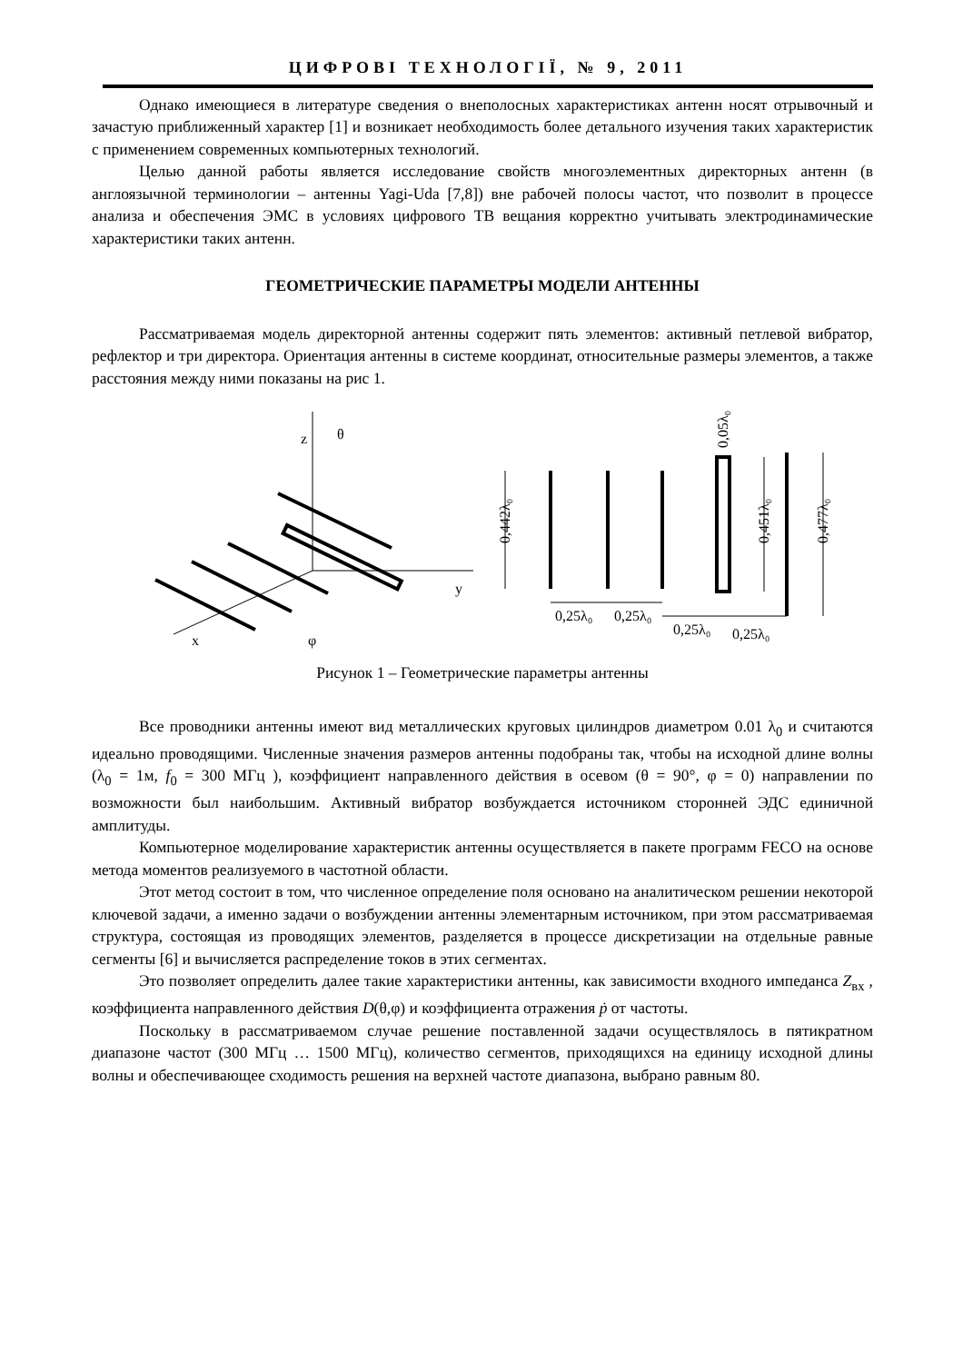ЦИФРОВІ ТЕХНОЛОГІЇ, № 9, 2011
Однако имеющиеся в литературе сведения о внеполосных характеристиках антенн носят отрывочный и зачастую приближенный характер [1] и возникает необходимость более детального изучения таких характеристик с применением современных компьютерных технологий.
Целью данной работы является исследование свойств многоэлементных директорных антенн (в англоязычной терминологии – антенны Yagi-Uda [7,8]) вне рабочей полосы частот, что позволит в процессе анализа и обеспечения ЭМС в условиях цифрового ТВ вещания корректно учитывать электродинамические характеристики таких антенн.
ГЕОМЕТРИЧЕСКИЕ ПАРАМЕТРЫ МОДЕЛИ АНТЕННЫ
Рассматриваемая модель директорной антенны содержит пять элементов: активный петлевой вибратор, рефлектор и три директора. Ориентация антенны в системе координат, относительные размеры элементов, а также расстояния между ними показаны на рис 1.
z
θ
y
x
φ
0,25λ₀
0,25λ₀
0,25λ₀
0,25λ₀
0,442λ₀
0,451λ₀
0,477λ₀
0,05λ₀
Рисунок 1 – Геометрические параметры антенны
Все проводники антенны имеют вид металлических круговых цилиндров диаметром 0.01 λ<sub>0</sub> и считаются идеально проводящими. Численные значения размеров антенны подобраны так, чтобы на исходной длине волны (λ<sub>0</sub> = 1м, f<sub>0</sub> = 300 МГц ), коэффициент направленного действия в осевом (θ = 90°, φ = 0) направлении по возможности был наибольшим. Активный вибратор возбуждается источником сторонней ЭДС единичной амплитуды.
Компьютерное моделирование характеристик антенны осуществляется в пакете программ FECO на основе метода моментов реализуемого в частотной области.
Этот метод состоит в том, что численное определение поля основано на аналитическом решении некоторой ключевой задачи, а именно задачи о возбуждении антенны элементарным источником, при этом рассматриваемая структура, состоящая из проводящих элементов, разделяется в процессе дискретизации на отдельные равные сегменты [6] и вычисляется распределение токов в этих сегментах.
Это позволяет определить далее такие характеристики антенны, как зависимости входного импеданса Z<sub>вх</sub> , коэффициента направленного действия D(θ,φ) и коэффициента отражения ṗ от частоты.
Поскольку в рассматриваемом случае решение поставленной задачи осуществлялось в пятикратном диапазоне частот (300 МГц … 1500 МГц), количество сегментов, приходящихся на единицу исходной длины волны и обеспечивающее сходимость решения на верхней частоте диапазона, выбрано равным 80.